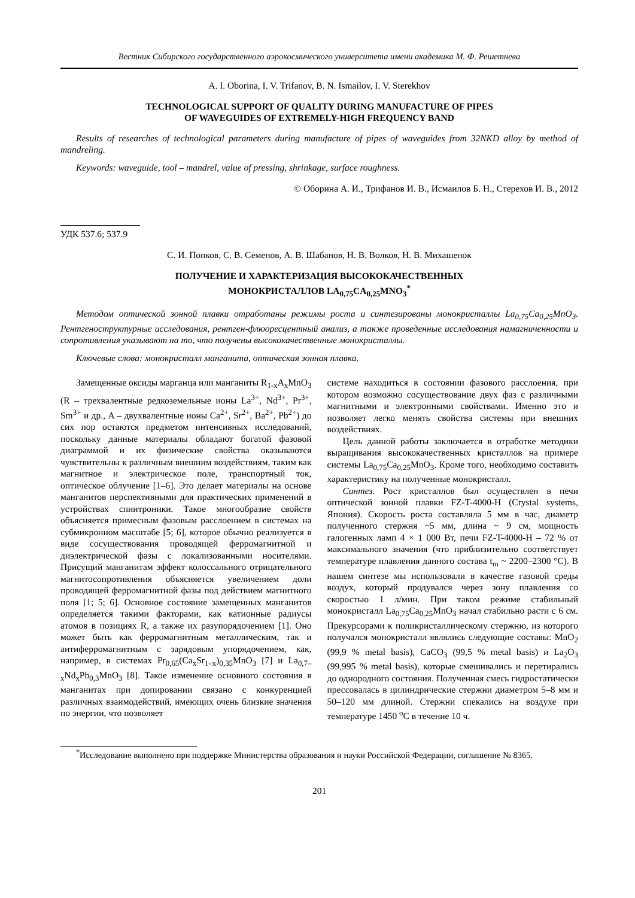Вестник Сибирского государственного аэрокосмического университета имени академика М. Ф. Решетнева
A. I. Oborina, I. V. Trifanov, B. N. Ismailov, I. V. Sterekhov
TECHNOLOGICAL SUPPORT OF QUALITY DURING MANUFACTURE OF PIPES
OF WAVEGUIDES OF EXTREMELY-HIGH FREQUENCY BAND
Results of researches of technological parameters during manufacture of pipes of waveguides from 32NKD alloy by method of mandreling.
Keywords: waveguide, tool – mandrel, value of pressing, shrinkage, surface roughness.
© Оборина А. И., Трифанов И. В., Исмаилов Б. Н., Стерехов И. В., 2012
УДК 537.6; 537.9
С. И. Попков, С. В. Семенов, А. В. Шабанов, Н. В. Волков, Н. В. Михашенок
ПОЛУЧЕНИЕ И ХАРАКТЕРИЗАЦИЯ ВЫСОКОКАЧЕСТВЕННЫХ
МОНОКРИСТАЛЛОВ LA<sub>0,75</sub>CA<sub>0,25</sub>MNO<sub>3</sub><sup>*</sup>
Методом оптической зонной плавки отработаны режимы роста и синтезированы монокристаллы La<sub>0,75</sub>Ca<sub>0,25</sub>MnO<sub>3</sub>. Рентгеноструктурные исследования, рентген-флюоресцентный анализ, а также проведенные исследования намагниченности и сопротивления указывают на то, что получены высококачественные монокристаллы.
Ключевые слова: монокристалл манганита, оптическая зонная плавка.
Замещенные оксиды марганца или манганиты R<sub>1-x</sub>A<sub>x</sub>MnO<sub>3</sub> (R – трехвалентные редкоземельные ионы La<sup>3+</sup>, Nd<sup>3+</sup>, Pr<sup>3+</sup>, Sm<sup>3+</sup> и др., A – двухвалентные ионы Ca<sup>2+</sup>, Sr<sup>2+</sup>, Ba<sup>2+</sup>, Pb<sup>2+</sup>) до сих пор остаются предметом интенсивных исследований, поскольку данные материалы обладают богатой фазовой диаграммой и их физические свойства оказываются чувствительны к различным внешним воздействиям, таким как магнитное и электрическое поле, транспортный ток, оптическое облучение [1–6]. Это делает материалы на основе манганитов перспективными для практических применений в устройствах спинтроники. Такое многообразие свойств объясняется примесным фазовым расслоением в системах на субмикронном масштабе [5; 6], которое обычно реализуется в виде сосуществования проводящей ферромагнитной и диэлектрической фазы с локализованными носителями. Присущий манганитам эффект колоссального отрицательного магнитосопротивления объясняется увеличением доли проводящей ферромагнитной фазы под действием магнитного поля [1; 5; 6]. Основное состояние замещенных манганитов определяется такими факторами, как катионные радиусы атомов в позициях R, а также их разупорядочением [1]. Оно может быть как ферромагнитным металлическим, так и антиферромагнитным с зарядовым упорядочением, как, например, в системах Pr<sub>0,65</sub>(Ca<sub>x</sub>Sr<sub>1–x</sub>)<sub>0,35</sub>MnO<sub>3</sub> [7] и La<sub>0,7–x</sub>Nd<sub>x</sub>Pb<sub>0,3</sub>MnO<sub>3</sub> [8]. Такое изменение основного состояния в манганитах при допировании связано с конкуренцией различных взаимодействий, имеющих очень близкие значения по энергии, что позволяет
системе находиться в состоянии фазового расслоения, при котором возможно сосуществование двух фаз с различными магнитными и электронными свойствами. Именно это и позволяет легко менять свойства системы при внешних воздействиях.
Цель данной работы заключается в отработке методики выращивания высококачественных кристаллов на примере системы La<sub>0,75</sub>Ca<sub>0,25</sub>MnO<sub>3</sub>. Кроме того, необходимо составить характеристику на полученные монокристалл.
Синтез. Рост кристаллов был осуществлен в печи оптической зонной плавки FZ-T-4000-H (Crystal systems, Япония). Скорость роста составляла 5 мм в час, диаметр полученного стержня ~5 мм, длина ~ 9 см, мощность галогенных ламп 4 × 1 000 Вт, печи FZ-T-4000-H – 72 % от максимального значения (что приблизительно соответствует температуре плавления данного состава t<sub>m</sub> ~ 2200–2300 °C). В нашем синтезе мы использовали в качестве газовой среды воздух, который продувался через зону плавления со скоростью 1 л/мин. При таком режиме стабильный монокристалл La<sub>0,75</sub>Ca<sub>0,25</sub>MnO<sub>3</sub> начал стабильно расти с 6 см. Прекурсорами к поликристаллическому стержню, из которого получался монокристалл являлись следующие составы: MnO<sub>2</sub> (99,9 % metal basis), CaCO<sub>3</sub> (99,5 % metal basis) и La<sub>2</sub>O<sub>3</sub> (99,995 % metal basis), которые смешивались и перетирались до однородного состояния. Полученная смесь гидростатически прессовалась в цилиндрические стержни диаметром 5–8 мм и 50–120 мм длиной. Стержни спекались на воздухе при температуре 1450 <sup>o</sup>C в течение 10 ч.
<sup>*</sup> Исследование выполнено при поддержке Министерства образования и науки Российской Федерации, соглашение № 8365.
201